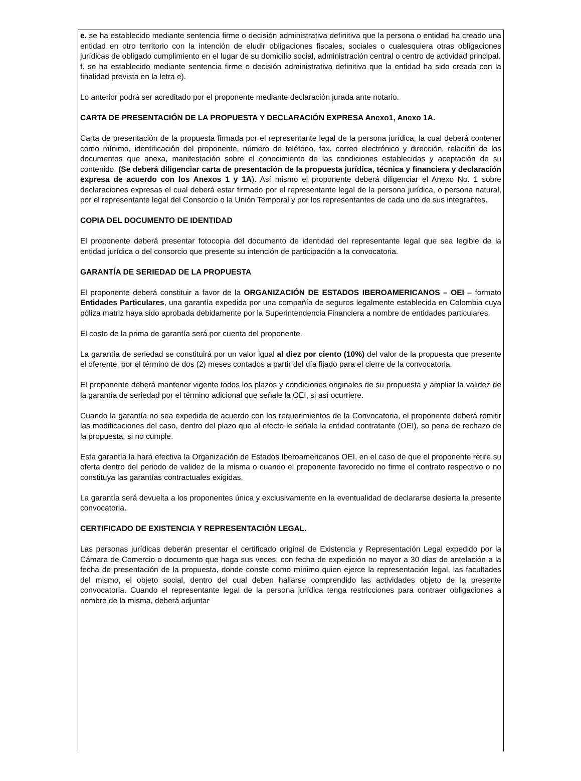e. se ha establecido mediante sentencia firme o decisión administrativa definitiva que la persona o entidad ha creado una entidad en otro territorio con la intención de eludir obligaciones fiscales, sociales o cualesquiera otras obligaciones jurídicas de obligado cumplimiento en el lugar de su domicilio social, administración central o centro de actividad principal.
f. se ha establecido mediante sentencia firme o decisión administrativa definitiva que la entidad ha sido creada con la finalidad prevista en la letra e).
Lo anterior podrá ser acreditado por el proponente mediante declaración jurada ante notario.
CARTA DE PRESENTACIÓN DE LA PROPUESTA Y DECLARACIÓN EXPRESA Anexo1, Anexo 1A.
Carta de presentación de la propuesta firmada por el representante legal de la persona jurídica, la cual deberá contener como mínimo, identificación del proponente, número de teléfono, fax, correo electrónico y dirección, relación de los documentos que anexa, manifestación sobre el conocimiento de las condiciones establecidas y aceptación de su contenido. (Se deberá diligenciar carta de presentación de la propuesta jurídica, técnica y financiera y declaración expresa de acuerdo con los Anexos 1 y 1A). Así mismo el proponente deberá diligenciar el Anexo No. 1 sobre declaraciones expresas el cual deberá estar firmado por el representante legal de la persona jurídica, o persona natural, por el representante legal del Consorcio o la Unión Temporal y por los representantes de cada uno de sus integrantes.
COPIA DEL DOCUMENTO DE IDENTIDAD
El proponente deberá presentar fotocopia del documento de identidad del representante legal que sea legible de la entidad jurídica o del consorcio que presente su intención de participación a la convocatoria.
GARANTÍA DE SERIEDAD DE LA PROPUESTA
El proponente deberá constituir a favor de la ORGANIZACIÓN DE ESTADOS IBEROAMERICANOS – OEI – formato Entidades Particulares, una garantía expedida por una compañía de seguros legalmente establecida en Colombia cuya póliza matriz haya sido aprobada debidamente por la Superintendencia Financiera a nombre de entidades particulares.
El costo de la prima de garantía será por cuenta del proponente.
La garantía de seriedad se constituirá por un valor igual al diez por ciento (10%) del valor de la propuesta que presente el oferente, por el término de dos (2) meses contados a partir del día fijado para el cierre de la convocatoria.
El proponente deberá mantener vigente todos los plazos y condiciones originales de su propuesta y ampliar la validez de la garantía de seriedad por el término adicional que señale la OEI, si así ocurriere.
Cuando la garantía no sea expedida de acuerdo con los requerimientos de la Convocatoria, el proponente deberá remitir las modificaciones del caso, dentro del plazo que al efecto le señale la entidad contratante (OEI), so pena de rechazo de la propuesta, si no cumple.
Esta garantía la hará efectiva la Organización de Estados Iberoamericanos OEI, en el caso de que el proponente retire su oferta dentro del periodo de validez de la misma o cuando el proponente favorecido no firme el contrato respectivo o no constituya las garantías contractuales exigidas.
La garantía será devuelta a los proponentes única y exclusivamente en la eventualidad de declararse desierta la presente convocatoria.
CERTIFICADO DE EXISTENCIA Y REPRESENTACIÓN LEGAL.
Las personas jurídicas deberán presentar el certificado original de Existencia y Representación Legal expedido por la Cámara de Comercio o documento que haga sus veces, con fecha de expedición no mayor a 30 días de antelación a la fecha de presentación de la propuesta, donde conste como mínimo quien ejerce la representación legal, las facultades del mismo, el objeto social, dentro del cual deben hallarse comprendido las actividades objeto de la presente convocatoria. Cuando el representante legal de la persona jurídica tenga restricciones para contraer obligaciones a nombre de la misma, deberá adjuntar